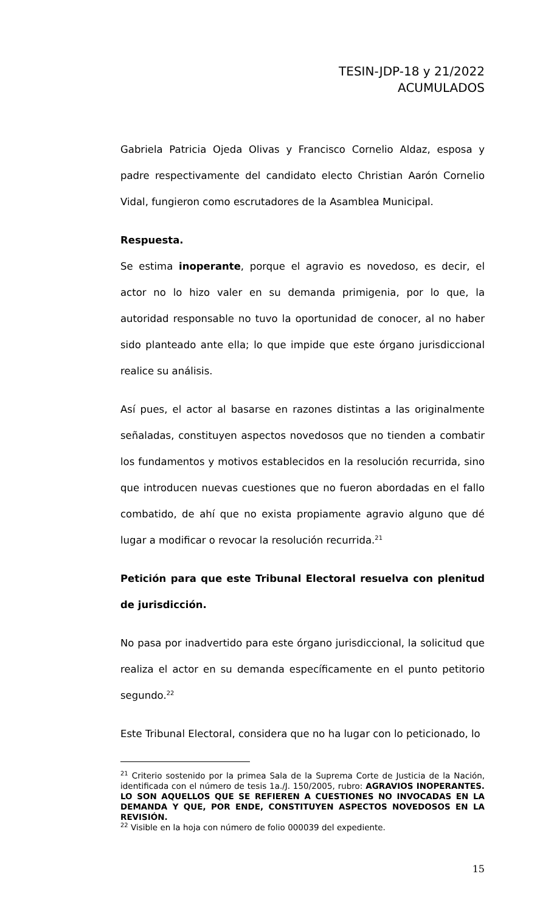TESIN-JDP-18 y 21/2022
ACUMULADOS
Gabriela Patricia Ojeda Olivas y Francisco Cornelio Aldaz, esposa y padre respectivamente del candidato electo Christian Aarón Cornelio Vidal, fungieron como escrutadores de la Asamblea Municipal.
Respuesta.
Se estima inoperante, porque el agravio es novedoso, es decir, el actor no lo hizo valer en su demanda primigenia, por lo que, la autoridad responsable no tuvo la oportunidad de conocer, al no haber sido planteado ante ella; lo que impide que este órgano jurisdiccional realice su análisis.
Así pues, el actor al basarse en razones distintas a las originalmente señaladas, constituyen aspectos novedosos que no tienden a combatir los fundamentos y motivos establecidos en la resolución recurrida, sino que introducen nuevas cuestiones que no fueron abordadas en el fallo combatido, de ahí que no exista propiamente agravio alguno que dé lugar a modificar o revocar la resolución recurrida.<sup>21</sup>
Petición para que este Tribunal Electoral resuelva con plenitud de jurisdicción.
No pasa por inadvertido para este órgano jurisdiccional, la solicitud que realiza el actor en su demanda específicamente en el punto petitorio segundo.<sup>22</sup>
Este Tribunal Electoral, considera que no ha lugar con lo peticionado, lo
<sup>21</sup> Criterio sostenido por la primea Sala de la Suprema Corte de Justicia de la Nación, identificada con el número de tesis 1a./J. 150/2005, rubro: AGRAVIOS INOPERANTES. LO SON AQUELLOS QUE SE REFIEREN A CUESTIONES NO INVOCADAS EN LA DEMANDA Y QUE, POR ENDE, CONSTITUYEN ASPECTOS NOVEDOSOS EN LA REVISIÓN.
<sup>22</sup> Visible en la hoja con número de folio 000039 del expediente.
15